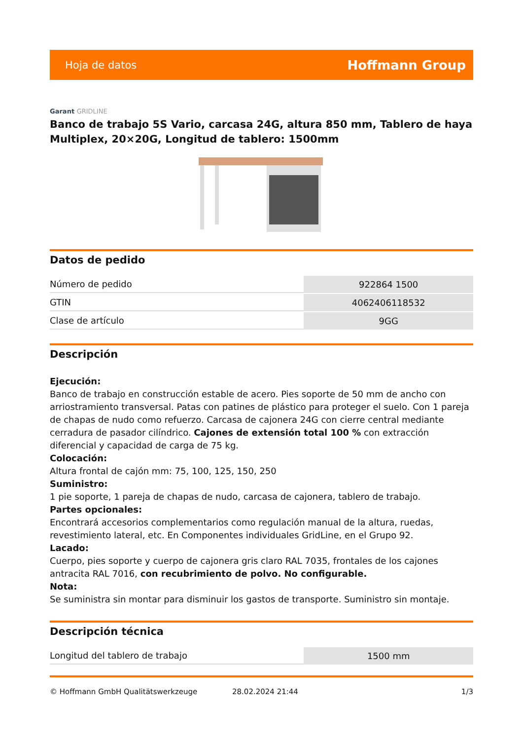Hoja de datos
Hoffmann Group
Garant GRIDLINE
Banco de trabajo 5S Vario, carcasa 24G, altura 850 mm, Tablero de haya Multiplex, 20×20G, Longitud de tablero: 1500mm
Datos de pedido
| Número de pedido | 922864 1500 |
| GTIN | 4062406118532 |
| Clase de artículo | 9GG |
Descripción
Ejecución:
Banco de trabajo en construcción estable de acero. Pies soporte de 50 mm de ancho con arriostramiento transversal. Patas con patines de plástico para proteger el suelo. Con 1 pareja de chapas de nudo como refuerzo. Carcasa de cajonera 24G con cierre central mediante cerradura de pasador cilíndrico. Cajones de extensión total 100 % con extracción diferencial y capacidad de carga de 75 kg.
Colocación:
Altura frontal de cajón mm: 75, 100, 125, 150, 250
Suministro:
1 pie soporte, 1 pareja de chapas de nudo, carcasa de cajonera, tablero de trabajo.
Partes opcionales:
Encontrará accesorios complementarios como regulación manual de la altura, ruedas, revestimiento lateral, etc. En Componentes individuales GridLine, en el Grupo 92.
Lacado:
Cuerpo, pies soporte y cuerpo de cajonera gris claro RAL 7035, frontales de los cajones antracita RAL 7016, con recubrimiento de polvo. No configurable.
Nota:
Se suministra sin montar para disminuir los gastos de transporte. Suministro sin montaje.
Descripción técnica
| Longitud del tablero de trabajo | 1500 mm |
© Hoffmann GmbH Qualitätswerkzeuge 28.02.2024 21:44 1/3